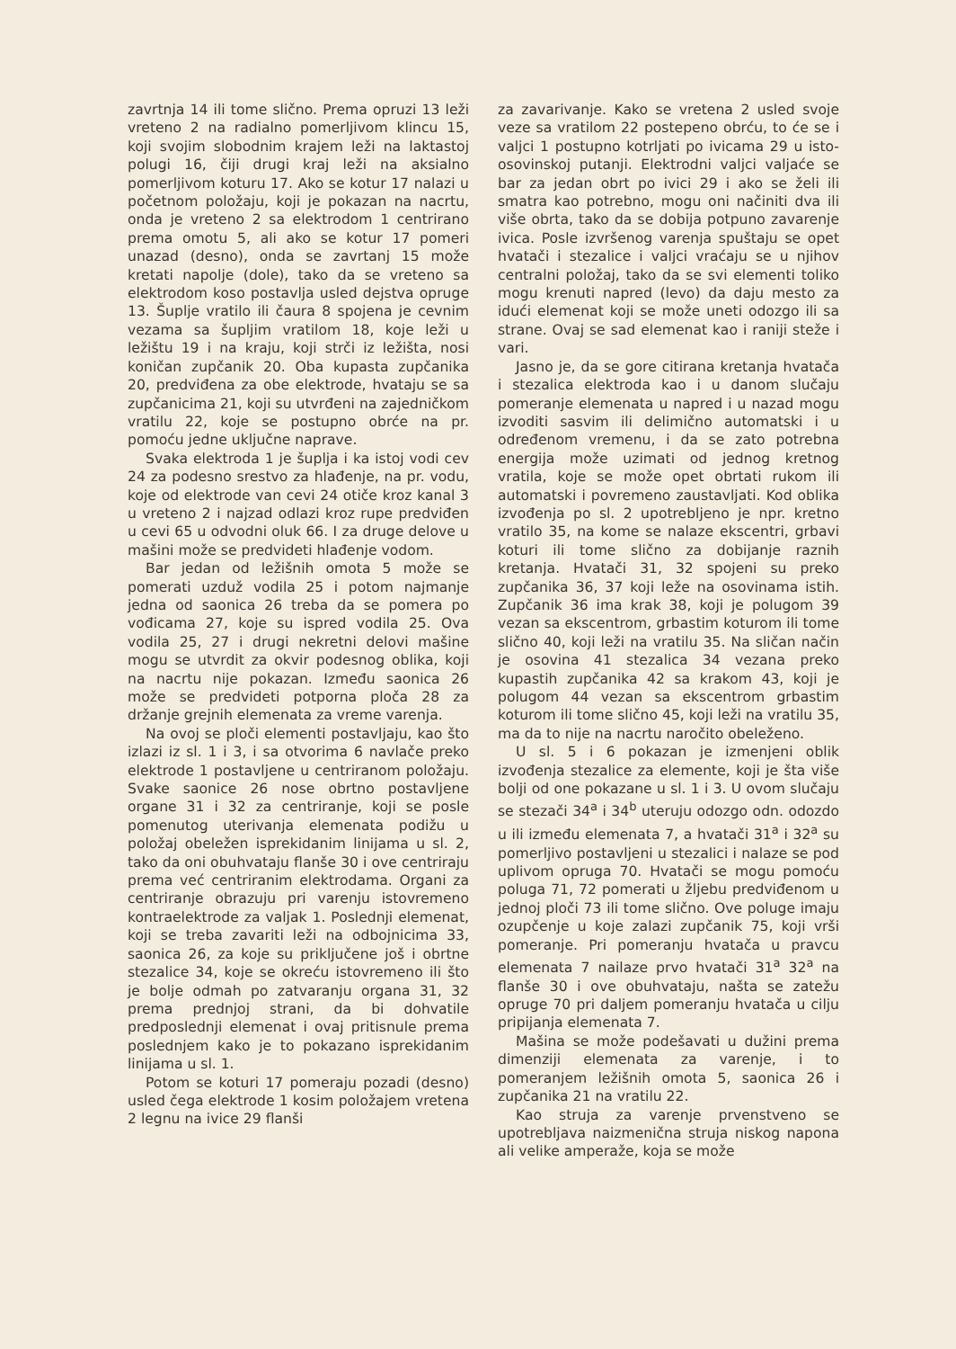zavrtnja 14 ili tome slično. Prema opruzi 13 leži vreteno 2 na radialno pomerljivom klincu 15, koji svojim slobodnim krajem leži na laktastoj polugi 16, čiji drugi kraj leži na aksialno pomerljivom koturu 17. Ako se kotur 17 nalazi u početnom položaju, koji je pokazan na nacrtu, onda je vreteno 2 sa elektrodom 1 centrirano prema omotu 5, ali ako se kotur 17 pomeri unazad (desno), onda se zavrtanj 15 može kretati napolje (dole), tako da se vreteno sa elektrodom koso postavlja usled dejstva opruge 13. Šuplje vratilo ili čaura 8 spojena je cevnim vezama sa šupljim vratilom 18, koje leži u ležištu 19 i na kraju, koji strči iz ležišta, nosi koničan zupčanik 20. Oba kupasta zupčanika 20, predviđena za obe elektrode, hvataju se sa zupčanicima 21, koji su utvrđeni na zajedničkom vratilu 22, koje se postupno obrće na pr. pomoću jedne uključne naprave.
Svaka elektroda 1 je šuplja i ka istoj vodi cev 24 za podesno srestvo za hlađenje, na pr. vodu, koje od elektrode van cevi 24 otiče kroz kanal 3 u vreteno 2 i najzad odlazi kroz rupe predviđen u cevi 65 u odvodni oluk 66. I za druge delove u mašini može se predvideti hlađenje vodom.
Bar jedan od ležišnih omota 5 može se pomerati uzduž vodila 25 i potom najmanje jedna od saonica 26 treba da se pomera po vođicama 27, koje su ispred vodila 25. Ova vodila 25, 27 i drugi nekretni delovi mašine mogu se utvrdit za okvir podesnog oblika, koji na nacrtu nije pokazan. Između saonica 26 može se predvideti potporna ploča 28 za držanje grejnih elemenata za vreme varenja.
Na ovoj se ploči elementi postavljaju, kao što izlazi iz sl. 1 i 3, i sa otvorima 6 navlače preko elektrode 1 postavljene u centriranom položaju. Svake saonice 26 nose obrtno postavljene organe 31 i 32 za centriranje, koji se posle pomenutog uterivanja elemenata podižu u položaj obeležen isprekidanim linijama u sl. 2, tako da oni obuhvataju flanše 30 i ove centriraju prema već centriranim elektrodama. Organi za centriranje obrazuju pri varenju istovremeno kontraelektrode za valjak 1. Poslednji elemenat, koji se treba zavariti leži na odbojnicima 33, saonica 26, za koje su priključene još i obrtne stezalice 34, koje se okreću istovremeno ili što je bolje odmah po zatvaranju organa 31, 32 prema prednjoj strani, da bi dohvatile predposlednji elemenat i ovaj pritisnule prema poslednjem kako je to pokazano isprekidanim linijama u sl. 1.
Potom se koturi 17 pomeraju pozadi (desno) usled čega elektrode 1 kosim položajem vretena 2 legnu na ivice 29 flanši
za zavarivanje. Kako se vretena 2 usled svoje veze sa vratilom 22 postepeno obrću, to će se i valjci 1 postupno kotrljati po ivicama 29 u isto-osovinskoj putanji. Elektrodni valjci valjaće se bar za jedan obrt po ivici 29 i ako se želi ili smatra kao potrebno, mogu oni načiniti dva ili više obrta, tako da se dobija potpuno zavarenje ivica. Posle izvršenog varenja spuštaju se opet hvatači i stezalice i valjci vraćaju se u njihov centralni položaj, tako da se svi elementi toliko mogu krenuti napred (levo) da daju mesto za idući elemenat koji se može uneti odozgo ili sa strane. Ovaj se sad elemenat kao i raniji steže i vari.
Jasno je, da se gore citirana kretanja hvatača i stezalica elektroda kao i u danom slučaju pomeranje elemenata u napred i u nazad mogu izvoditi sasvim ili delimično automatski i u određenom vremenu, i da se zato potrebna energija može uzimati od jednog kretnog vratila, koje se može opet obrtati rukom ili automatski i povremeno zaustavljati. Kod oblika izvođenja po sl. 2 upotrebljeno je npr. kretno vratilo 35, na kome se nalaze ekscentri, grbavi koturi ili tome slično za dobijanje raznih kretanja. Hvatači 31, 32 spojeni su preko zupčanika 36, 37 koji leže na osovinama istih. Zupčanik 36 ima krak 38, koji je polugom 39 vezan sa ekscentrom, grbastim koturom ili tome slično 40, koji leži na vratilu 35. Na sličan način je osovina 41 stezalica 34 vezana preko kupastih zupčanika 42 sa krakom 43, koji je polugom 44 vezan sa ekscentrom grbastim koturom ili tome slično 45, koji leži na vratilu 35, ma da to nije na nacrtu naročito obeleženo.
U sl. 5 i 6 pokazan je izmenjeni oblik izvođenja stezalice za elemente, koji je šta više bolji od one pokazane u sl. 1 i 3. U ovom slučaju se stezači 34<sup>a</sup> i 34<sup>b</sup> uteruju odozgo odn. odozdo u ili između elemenata 7, a hvatači 31<sup>a</sup> i 32<sup>a</sup> su pomerljivo postavljeni u stezalici i nalaze se pod uplivom opruga 70. Hvatači se mogu pomoću poluga 71, 72 pomerati u žljebu predviđenom u jednoj ploči 73 ili tome slično. Ove poluge imaju ozupčenje u koje zalazi zupčanik 75, koji vrši pomeranje. Pri pomeranju hvatača u pravcu elemenata 7 nailaze prvo hvatači 31<sup>a</sup> 32<sup>a</sup> na flanše 30 i ove obuhvataju, našta se zatežu opruge 70 pri daljem pomeranju hvatača u cilju pripijanja elemenata 7.
Mašina se može podešavati u dužini prema dimenziji elemenata za varenje, i to pomeranjem ležišnih omota 5, saonica 26 i zupčanika 21 na vratilu 22.
Kao struja za varenje prvenstveno se upotrebljava naizmenična struja niskog napona ali velike amperaže, koja se može